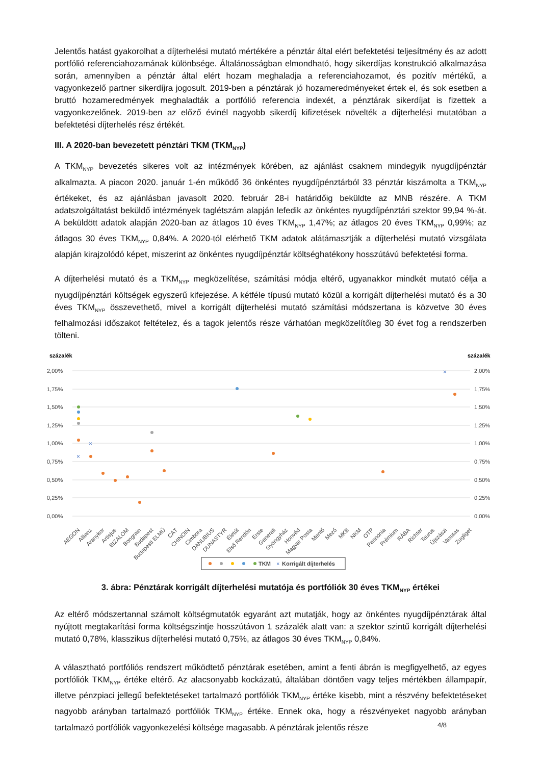Jelentős hatást gyakorolhat a díjterhelési mutató mértékére a pénztár által elért befektetési teljesítmény és az adott portfólió referenciahozamának különbsége. Általánosságban elmondható, hogy sikerdíjas konstrukció alkalmazása során, amennyiben a pénztár által elért hozam meghaladja a referenciahozamot, és pozitív mértékű, a vagyonkezelő partner sikerdíjra jogosult. 2019-ben a pénztárak jó hozameredményeket értek el, és sok esetben a bruttó hozameredmények meghaladták a portfólió referencia indexét, a pénztárak sikerdíjat is fizettek a vagyonkezelőnek. 2019-ben az előző évinél nagyobb sikerdíj kifizetések növelték a díjterhelési mutatóban a befektetési díjterhelés rész értékét.
III. A 2020-ban bevezetett pénztári TKM (TKM<sub>NYP</sub>)
A TKM<sub>NYP</sub> bevezetés sikeres volt az intézmények körében, az ajánlást csaknem mindegyik nyugdíjpénztár alkalmazta. A piacon 2020. január 1-én működő 36 önkéntes nyugdíjpénztárból 33 pénztár kiszámolta a TKM<sub>NYP</sub> értékeket, és az ajánlásban javasolt 2020. február 28-i határidőig beküldte az MNB részére. A TKM adatszolgáltatást beküldő intézmények taglétszám alapján lefedik az önkéntes nyugdíjpénztári szektor 99,94 %-át. A beküldött adatok alapján 2020-ban az átlagos 10 éves TKM<sub>NYP</sub> 1,47%; az átlagos 20 éves TKM<sub>NYP</sub> 0,99%; az átlagos 30 éves TKM<sub>NYP</sub> 0,84%. A 2020-tól elérhető TKM adatok alátámasztják a díjterhelési mutató vizsgálata alapján kirajzolódó képet, miszerint az önkéntes nyugdíjpénztár költséghatékony hosszútávú befektetési forma.
A díjterhelési mutató és a TKM<sub>NYP</sub> megközelítése, számítási módja eltérő, ugyanakkor mindkét mutató célja a nyugdíjpénztári költségek egyszerű kifejezése. A kétféle típusú mutató közül a korrigált díjterhelési mutató és a 30 éves TKM<sub>NYP</sub> összevethető, mivel a korrigált díjterhelési mutató számítási módszertana is közvetve 30 éves felhalmozási időszakot feltételez, és a tagok jelentős része várhatóan megközelítőleg 30 évet fog a rendszerben tölteni.
százalék
százalék
2,00%
1,75%
1,50%
1,25%
1,00%
0,75%
0,50%
0,25%
0,00%
2,00%
1,75%
1,50%
1,25%
1,00%
0,75%
0,50%
0,25%
0,00%
×
×
×
AEGON
Allianz
Aranykor
Artisjus
BIZALOM
Bongrain
Budapest
Budapesti ELMŰ
CÁT
CHINOIN
Cimbora
DANUBIUS
DUNASTYR
Életút
Első Rendőri
Erste
Generali
Gyöngyház
Honvéd
Magyar Posta
Mentő
Mező
MKB
NKM
OTP
Pannónia
Prémium
RÁBA
Richter
Taurus
Újszászi
Vasutas
Zugliget
TKM
×
Korrigált díjterhelés
3. ábra: Pénztárak korrigált díjterhelési mutatója és portfóliók 30 éves TKM<sub>NYP</sub> értékei
Az eltérő módszertannal számolt költségmutatók egyaránt azt mutatják, hogy az önkéntes nyugdíjpénztárak által nyújtott megtakarítási forma költségszintje hosszútávon 1 százalék alatt van: a szektor szintű korrigált díjterhelési mutató 0,78%, klasszikus díjterhelési mutató 0,75%, az átlagos 30 éves TKM<sub>NYP</sub> 0,84%.
A választható portfóliós rendszert működtető pénztárak esetében, amint a fenti ábrán is megfigyelhető, az egyes portfóliók TKM<sub>NYP</sub> értéke eltérő. Az alacsonyabb kockázatú, általában döntően vagy teljes mértékben állampapír, illetve pénzpiaci jellegű befektetéseket tartalmazó portfóliók TKM<sub>NYP</sub> értéke kisebb, mint a részvény befektetéseket nagyobb arányban tartalmazó portfóliók TKM<sub>NYP</sub> értéke. Ennek oka, hogy a részvényeket nagyobb arányban tartalmazó portfóliók vagyonkezelési költsége magasabb. A pénztárak jelentős része
4/8